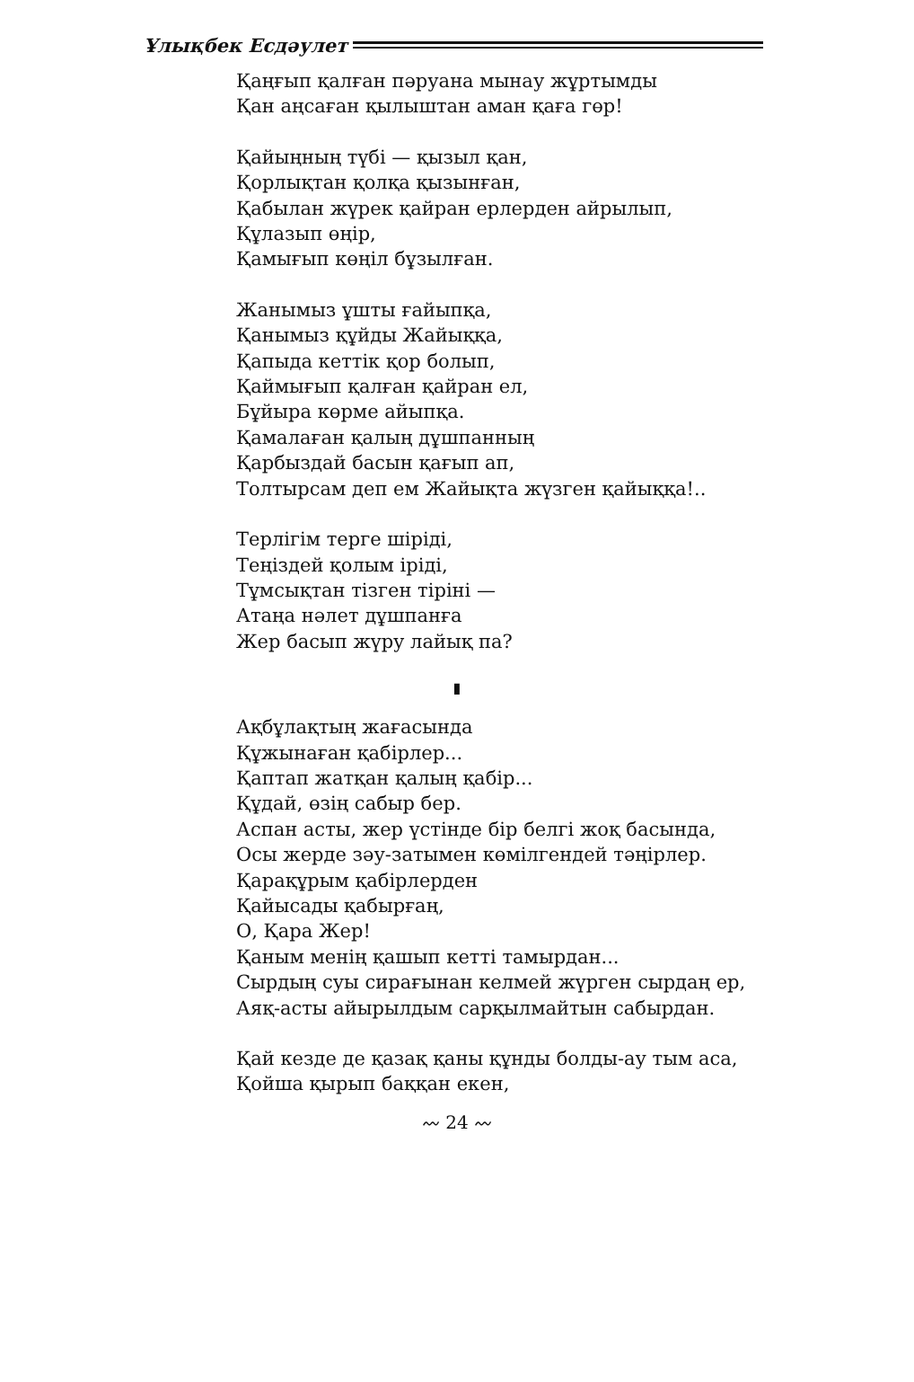Ұлықбек Есдәулет
Қаңғып қалған пәруана мынау жұртымды
Қан аңсаған қылыштан аман қаға гөр!
Қайыңның түбі — қызыл қан,
Қорлықтан қолқа қызынған,
Қабылан жүрек қайран ерлерден айрылып,
Құлазып өңір,
Қамығып көңіл бұзылған.
Жанымыз ұшты ғайыпқа,
Қанымыз құйды Жайыққа,
Қапыда кеттік қор болып,
Қаймығып қалған қайран ел,
Бұйыра көрме айыпқа.
Қамалаған қалың дұшпанның
Қарбыздай басын қағып ап,
Толтырсам деп ем Жайықта жүзген қайыққа!..
Терлігім терге шіріді,
Теңіздей қолым іріді,
Тұмсықтан тізген тірінi —
Атаңа нәлет дұшпанға
Жер басып жүру лайық па?
▮
Ақбұлақтың жағасында
Құжынаған қабірлер...
Қаптап жатқан қалың қабір...
Құдай, өзің сабыр бер.
Аспан асты, жер үстінде бір белгі жоқ басында,
Осы жерде зәу-затымен көмілгендей тәңірлер.
Қарақұрым қабірлерден
Қайысады қабырғаң,
О, Қара Жер!
Қаным менің қашып кетті тамырдан...
Сырдың суы сирағынан келмей жүрген сырдаң ер,
Аяқ-асты айырылдым сарқылмайтын сабырдан.
Қай кезде де қазақ қаны құнды болды-ау тым аса,
Қойша қырып баққан екен,
〰 24 〰